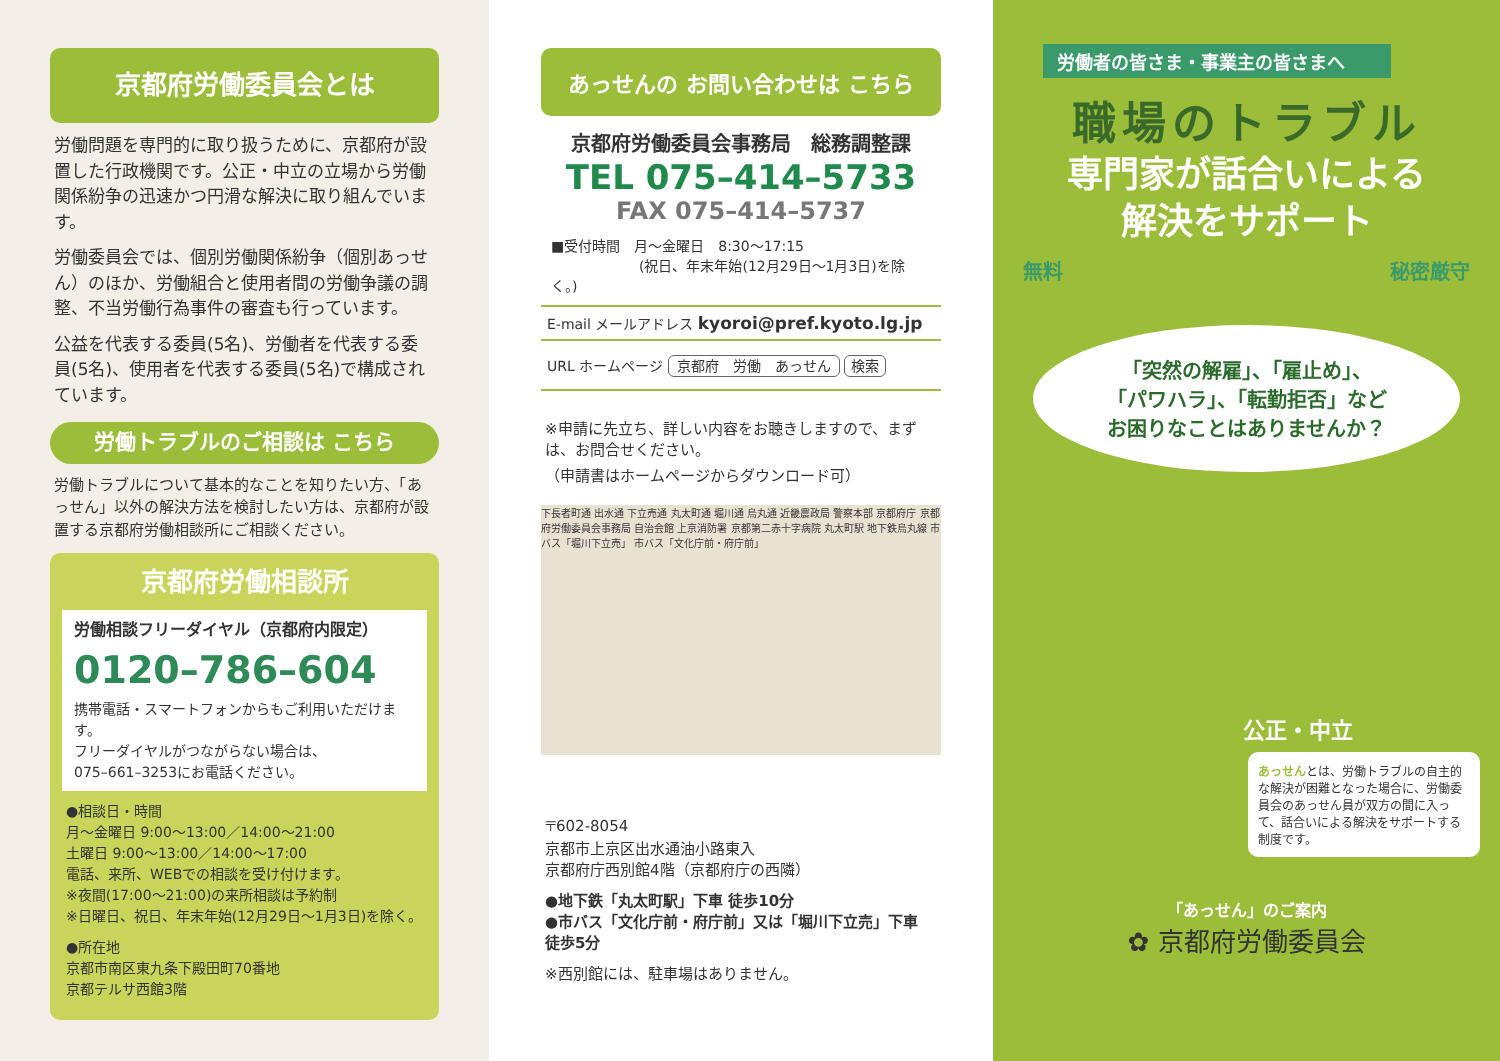京都府労働委員会とは
労働問題を専門的に取り扱うために、京都府が設置した行政機関です。公正・中立の立場から労働関係紛争の迅速かつ円滑な解決に取り組んでいます。
労働委員会では、個別労働関係紛争（個別あっせん）のほか、労働組合と使用者間の労働争議の調整、不当労働行為事件の審査も行っています。
公益を代表する委員(5名)、労働者を代表する委員(5名)、使用者を代表する委員(5名)で構成されています。
労働トラブルのご相談は こちら
労働トラブルについて基本的なことを知りたい方、「あっせん」以外の解決方法を検討したい方は、京都府が設置する京都府労働相談所にご相談ください。
京都府労働相談所
労働相談フリーダイヤル（京都府内限定）
0120–786–604
携帯電話・スマートフォンからもご利用いただけます。
フリーダイヤルがつながらない場合は、
075–661–3253にお電話ください。
●相談日・時間
月～金曜日 9:00～13:00／14:00～21:00
土曜日 9:00～13:00／14:00～17:00
電話、来所、WEBでの相談を受け付けます。
※夜間(17:00～21:00)の来所相談は予約制
※日曜日、祝日、年末年始(12月29日～1月3日)を除く。
●所在地
京都市南区東九条下殿田町70番地
京都テルサ西館3階
あっせんの お問い合わせは こちら
京都府労働委員会事務局　総務調整課
TEL 075–414–5733
FAX 075–414–5737
■受付時間　月～金曜日　8:30～17:15
(祝日、年末年始(12月29日～1月3日)を除く。)
E-mail メールアドレス kyoroi@pref.kyoto.lg.jp
URL ホームページ 京都府　労働　あっせん 検索
※申請に先立ち、詳しい内容をお聴きしますので、まずは、お問合せください。
（申請書はホームページからダウンロード可）
下長者町通 出水通 下立売通 丸太町通 堀川通 烏丸通 近畿農政局 警察本部 京都府庁 京都府労働委員会事務局 自治会館 上京消防署 京都第二赤十字病院 丸太町駅 地下鉄烏丸線 市バス「堀川下立売」 市バス「文化庁前・府庁前」
〒602-8054
京都市上京区出水通油小路東入
京都府庁西別館4階（京都府庁の西隣）
●地下鉄「丸太町駅」下車 徒歩10分
●市バス「文化庁前・府庁前」又は「堀川下立売」下車 徒歩5分
※西別館には、駐車場はありません。
労働者の皆さま・事業主の皆さまへ
職場のトラブル
専門家が話合いによる
解決をサポート
無料 秘密厳守
「突然の解雇」、「雇止め」、
「パワハラ」、「転勤拒否」など
お困りなことはありませんか？
公正・中立
あっせんとは、労働トラブルの自主的な解決が困難となった場合に、労働委員会のあっせん員が双方の間に入って、話合いによる解決をサポートする制度です。
「あっせん」のご案内
✿ 京都府労働委員会